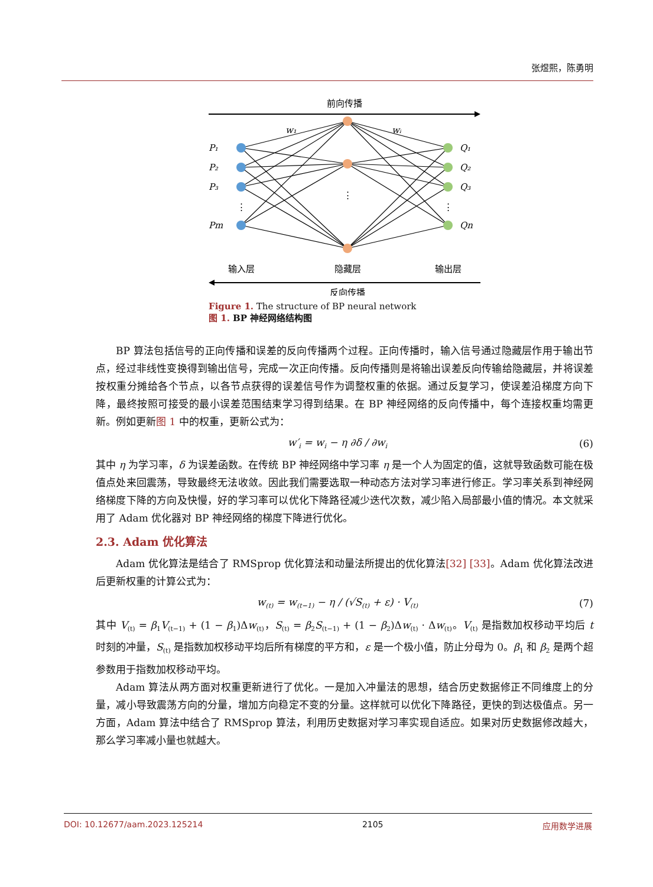张煜熙，陈勇明
前向传播
P₁
P₂
P₃
Pm
Q₁
Q₂
Q₃
Qn
w₁
wᵢ
⋮
⋮
⋮
输入层
隐藏层
输出层
反向传播
Figure 1. The structure of BP neural network
图 1. BP 神经网络结构图
BP 算法包括信号的正向传播和误差的反向传播两个过程。正向传播时，输入信号通过隐藏层作用于输出节点，经过非线性变换得到输出信号，完成一次正向传播。反向传播则是将输出误差反向传输给隐藏层，并将误差按权重分摊给各个节点，以各节点获得的误差信号作为调整权重的依据。通过反复学习，使误差沿梯度方向下降，最终按照可接受的最小误差范围结束学习得到结果。在 BP 神经网络的反向传播中，每个连接权重均需更新。例如更新图 1 中的权重，更新公式为：
w′<sub>i</sub> = w<sub>i</sub> − η ∂δ / ∂w<sub>i</sub> (6)
其中 η 为学习率，δ 为误差函数。在传统 BP 神经网络中学习率 η 是一个人为固定的值，这就导致函数可能在极值点处来回震荡，导致最终无法收敛。因此我们需要选取一种动态方法对学习率进行修正。学习率关系到神经网络梯度下降的方向及快慢，好的学习率可以优化下降路径减少迭代次数，减少陷入局部最小值的情况。本文就采用了 Adam 优化器对 BP 神经网络的梯度下降进行优化。
2.3. Adam 优化算法
Adam 优化算法是结合了 RMSprop 优化算法和动量法所提出的优化算法[32] [33]。Adam 优化算法改进后更新权重的计算公式为：
w<sub>(t)</sub> = w<sub>(t−1)</sub> − η / (√S<sub>(t)</sub> + ε) · V<sub>(t)</sub> (7)
其中 V<sub>(t)</sub> = β<sub>1</sub>V<sub>(t−1)</sub> + (1 − β<sub>1</sub>)Δw<sub>(t)</sub>，S<sub>(t)</sub> = β<sub>2</sub>S<sub>(t−1)</sub> + (1 − β<sub>2</sub>)Δw<sub>(t)</sub> · Δw<sub>(t)</sub>。V<sub>(t)</sub> 是指数加权移动平均后 t 时刻的冲量，S<sub>(t)</sub> 是指数加权移动平均后所有梯度的平方和，ε 是一个极小值，防止分母为 0。β<sub>1</sub> 和 β<sub>2</sub> 是两个超参数用于指数加权移动平均。
Adam 算法从两方面对权重更新进行了优化。一是加入冲量法的思想，结合历史数据修正不同维度上的分量，减小导致震荡方向的分量，增加方向稳定不变的分量。这样就可以优化下降路径，更快的到达极值点。另一方面，Adam 算法中结合了 RMSprop 算法，利用历史数据对学习率实现自适应。如果对历史数据修改越大，那么学习率减小量也就越大。
DOI: 10.12677/aam.2023.125214 2105 应用数学进展